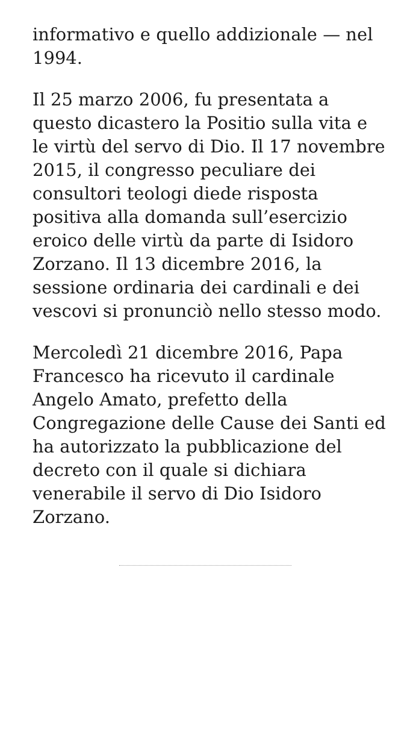informativo e quello addizionale — nel 1994.
Il 25 marzo 2006, fu presentata a questo dicastero la Positio sulla vita e le virtù del servo di Dio. Il 17 novembre 2015, il congresso peculiare dei consultori teologi diede risposta positiva alla domanda sull’esercizio eroico delle virtù da parte di Isidoro Zorzano. Il 13 dicembre 2016, la sessione ordinaria dei cardinali e dei vescovi si pronunciò nello stesso modo.
Mercoledì 21 dicembre 2016, Papa Francesco ha ricevuto il cardinale Angelo Amato, prefetto della Congregazione delle Cause dei Santi ed ha autorizzato la pubblicazione del decreto con il quale si dichiara venerabile il servo di Dio Isidoro Zorzano.